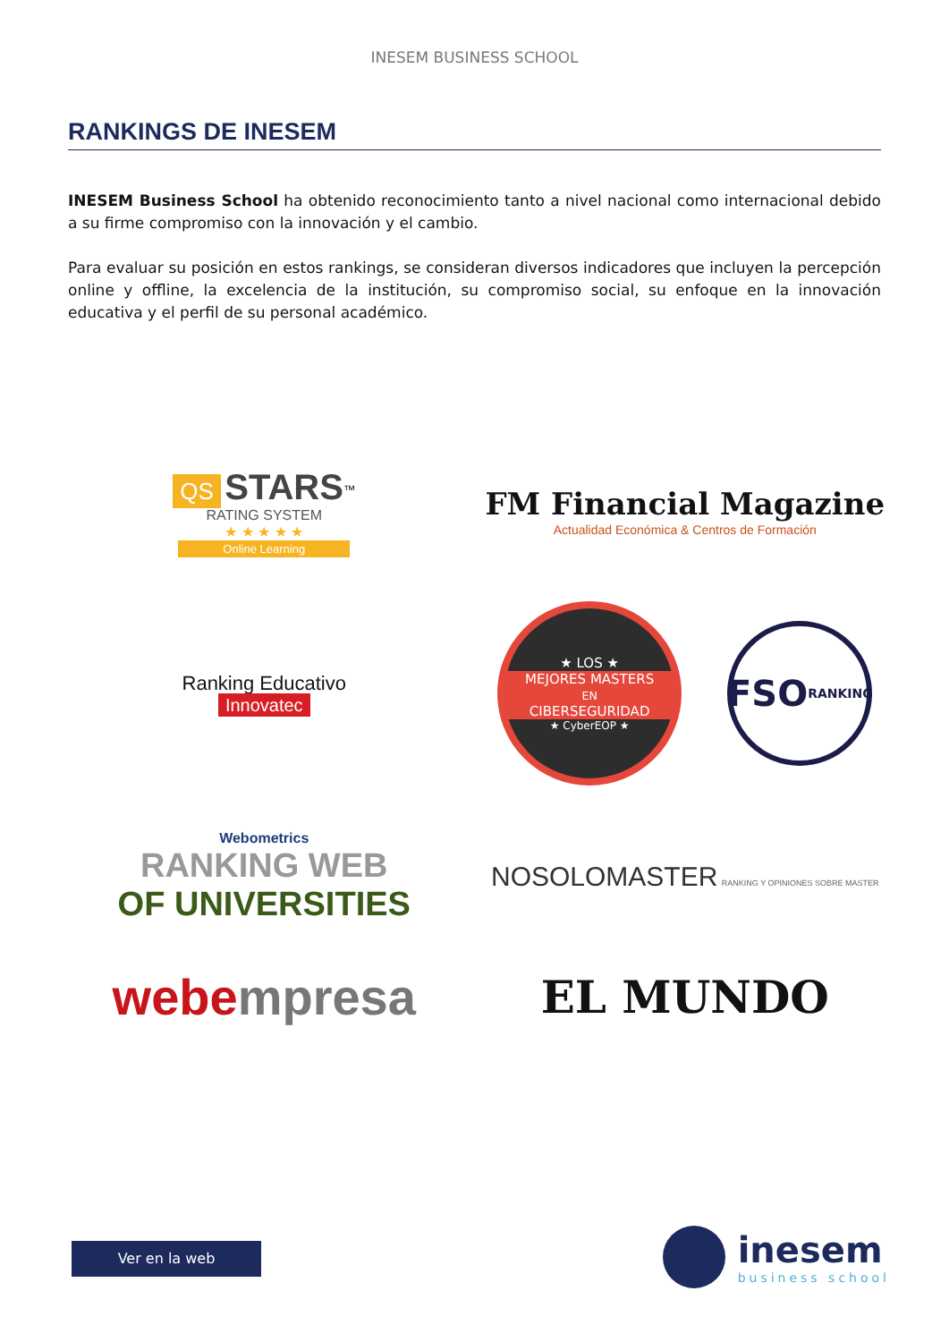INESEM BUSINESS SCHOOL
RANKINGS DE INESEM
INESEM Business School ha obtenido reconocimiento tanto a nivel nacional como internacional debido a su firme compromiso con la innovación y el cambio.
Para evaluar su posición en estos rankings, se consideran diversos indicadores que incluyen la percepción online y offline, la excelencia de la institución, su compromiso social, su enfoque en la innovación educativa y el perfil de su personal académico.
QS STARS<sup>™</sup>
RATING SYSTEM
★ ★ ★ ★ ★
Online Learning
FM Financial Magazine
Actualidad Económica & Centros de Formación
Ranking Educativo
Innovatec
★ LOS ★
MEJORES MASTERS
EN
CIBERSEGURIDAD
★ CyberEOP ★
FSO RANKING
Webometrics
RANKING WEB
OF UNIVERSITIES
NOSOLOMASTER RANKING Y OPINIONES SOBRE MASTER
webe mpresa
EL MUNDO
Ver en la web
inesem
business school